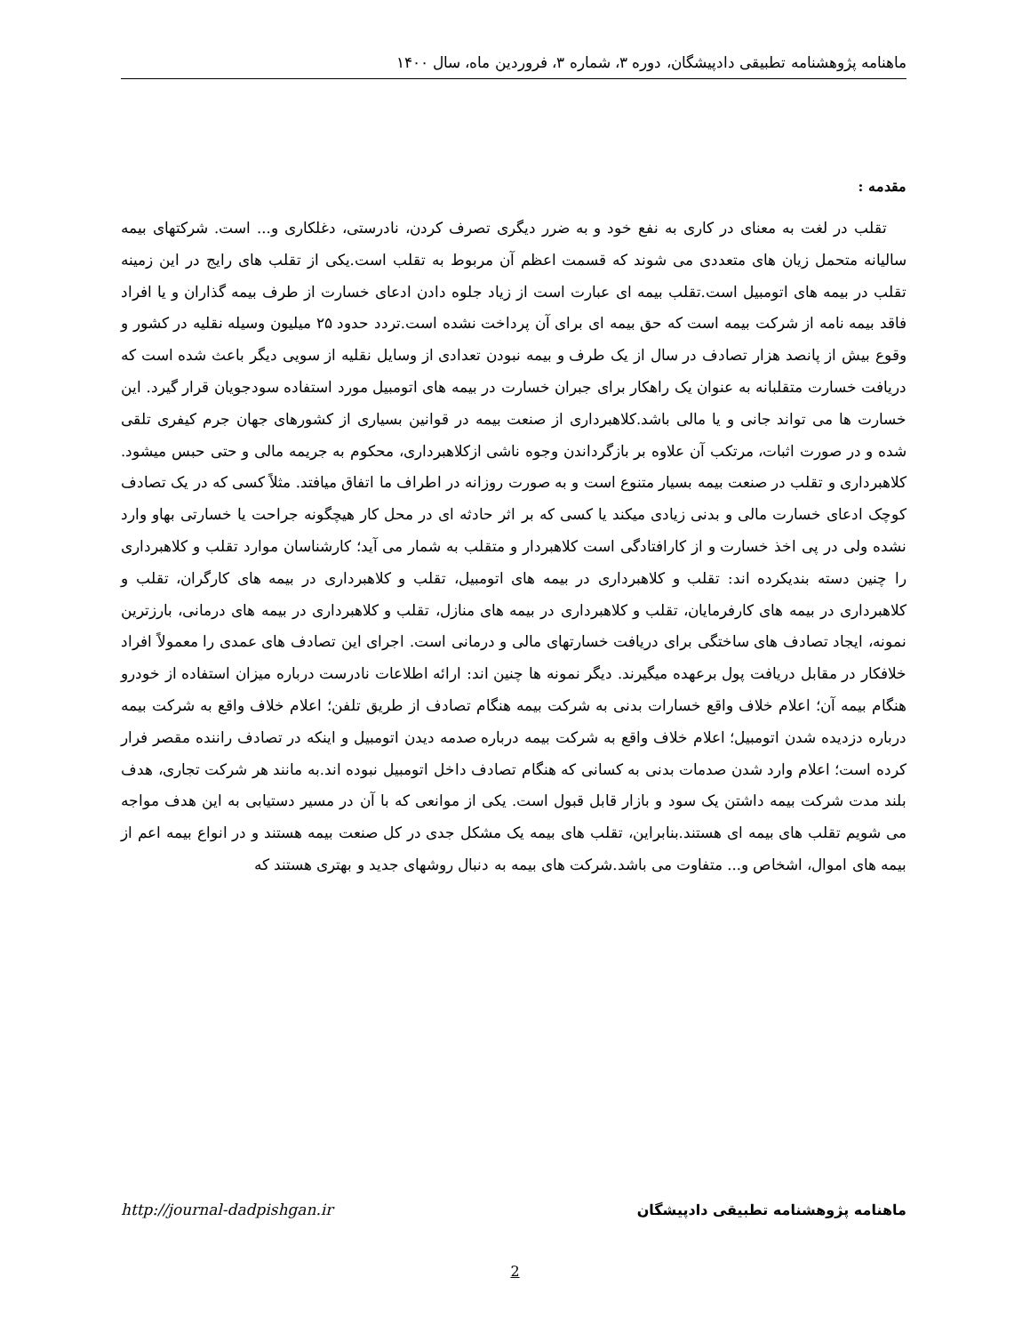ماهنامه پژوهشنامه تطبیقی دادپیشگان، دوره ۳، شماره ۳، فروردین ماه، سال ۱۴۰۰
مقدمه :
تقلب در لغت به معنای در کاری به نفع خود و به ضرر دیگری تصرف کردن، نادرستی، دغلکاری و... است. شرکتهای بیمه سالیانه متحمل زیان های متعددی می شوند که قسمت اعظم آن مربوط به تقلب است.یکی از تقلب های رایج در این زمینه تقلب در بیمه های اتومبیل است.تقلب بیمه ای عبارت است از زیاد جلوه دادن ادعای خسارت از طرف بیمه گذاران و یا افراد فاقد بیمه نامه از شرکت بیمه است که حق بیمه ای برای آن پرداخت نشده است.تردد حدود ۲۵ میلیون وسیله نقلیه در کشور و وقوع بیش از پانصد هزار تصادف در سال از یک طرف و بیمه نبودن تعدادی از وسایل نقلیه از سویی دیگر باعث شده است که دریافت خسارت متقلبانه به عنوان یک راهکار برای جبران خسارت در بیمه های اتومبیل مورد استفاده سودجویان قرار گیرد. این خسارت ها می تواند جانی و یا مالی باشد.کلاهبرداری از صنعت بیمه در قوانین بسیاری از کشورهای جهان جرم کیفری تلقی شده و در صورت اثبات، مرتکب آن علاوه بر بازگرداندن وجوه ناشی ازکلاهبرداری، محکوم به جریمه مالی و حتی حبس میشود. کلاهبرداری و تقلب در صنعت بیمه بسیار متنوع است و به صورت روزانه در اطراف ما اتفاق میافتد. مثلاً کسی که در یک تصادف کوچک ادعای خسارت مالی و بدنی زیادی میکند یا کسی که بر اثر حادثه ای در محل کار هیچگونه جراحت یا خسارتی بهاو وارد نشده ولی در پی اخذ خسارت و از کارافتادگی است کلاهبردار و متقلب به شمار می آید؛ کارشناسان موارد تقلب و کلاهبرداری را چنین دسته بندیکرده اند: تقلب و کلاهبرداری در بیمه های اتومبیل، تقلب و کلاهبرداری در بیمه های کارگران، تقلب و کلاهبرداری در بیمه های کارفرمایان، تقلب و کلاهبرداری در بیمه های منازل، تقلب و کلاهبرداری در بیمه های درمانی، بارزترین نمونه، ایجاد تصادف های ساختگی برای دریافت خسارتهای مالی و درمانی است. اجرای این تصادف های عمدی را معمولاً افراد خلافکار در مقابل دریافت پول برعهده میگیرند. دیگر نمونه ها چنین اند: ارائه اطلاعات نادرست درباره میزان استفاده از خودرو هنگام بیمه آن؛ اعلام خلاف واقع خسارات بدنی به شرکت بیمه هنگام تصادف از طریق تلفن؛ اعلام خلاف واقع به شرکت بیمه درباره دزدیده شدن اتومبیل؛ اعلام خلاف واقع به شرکت بیمه درباره صدمه دیدن اتومبیل و اینکه در تصادف راننده مقصر فرار کرده است؛ اعلام وارد شدن صدمات بدنی به کسانی که هنگام تصادف داخل اتومبیل نبوده اند.به مانند هر شرکت تجاری، هدف بلند مدت شرکت بیمه داشتن یک سود و بازار قابل قبول است. یکی از موانعی که با آن در مسیر دستیابی به این هدف مواجه می شویم تقلب های بیمه ای هستند.بنابراین، تقلب های بیمه یک مشکل جدی در کل صنعت بیمه هستند و در انواع بیمه اعم از بیمه های اموال، اشخاص و... متفاوت می باشد.شرکت های بیمه به دنبال روشهای جدید و بهتری هستند که
http://journal-dadpishgan.ir ماهنامه پژوهشنامه تطبیقی دادپیشگان
2